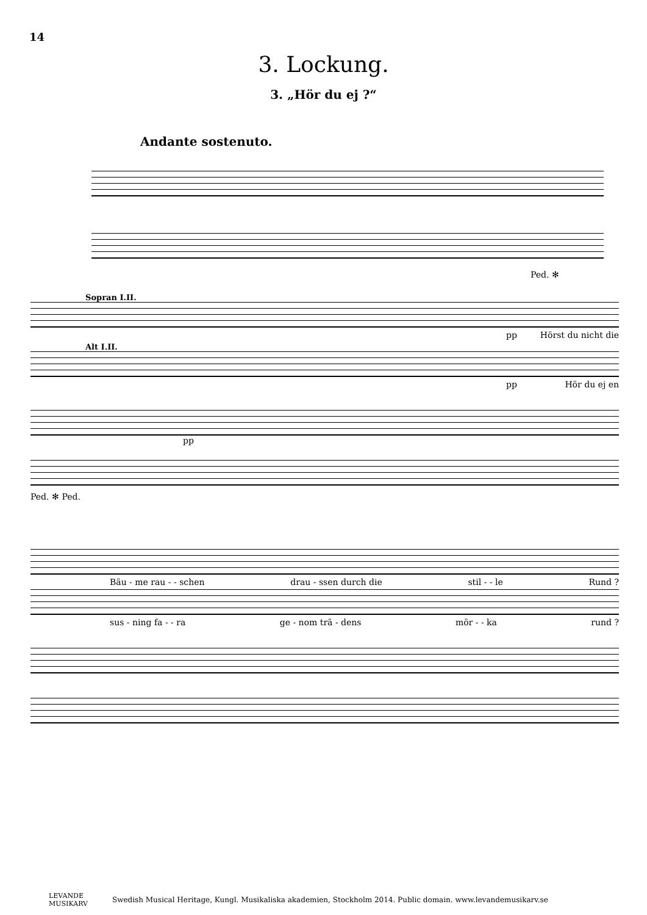14
3. Lockung.
3. „Hör du ej ?“
Andante sostenuto.
Ped. ✻
Sopran I.II.
pp Hörst du nicht die
Alt I.II.
pp Hör du ej en
pp
Ped. ✻ Ped.
Bäu - me rau - - schen drau - ssen durch die stil - - le Rund ?
sus - ning fa - - ra ge - nom trä - dens mör - - ka rund ?
LEVANDE
MUSIKARV Swedish Musical Heritage, Kungl. Musikaliska akademien, Stockholm 2014. Public domain. www.levandemusikarv.se